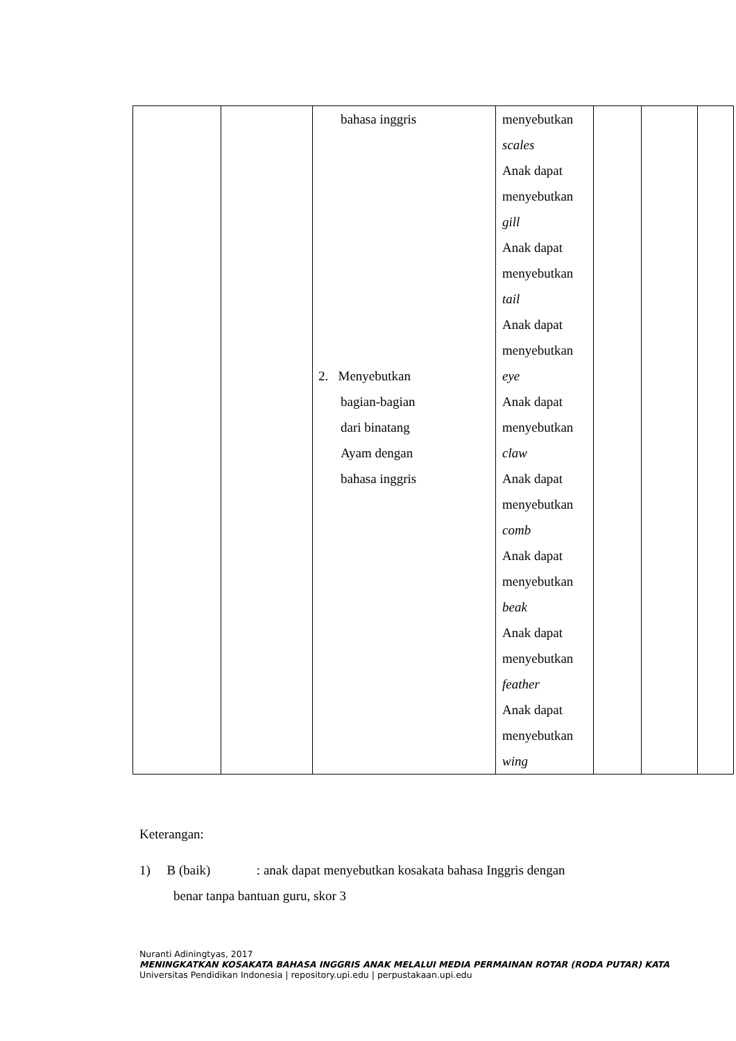| | | bahasa inggris 2. Menyebutkan bagian-bagian dari binatang Ayam dengan bahasa inggris | menyebutkan scales Anak dapat menyebutkan gill Anak dapat menyebutkan tail Anak dapat menyebutkan eye Anak dapat menyebutkan claw Anak dapat menyebutkan comb Anak dapat menyebutkan beak Anak dapat menyebutkan feather Anak dapat menyebutkan wing | | | |
Keterangan:
1) B (baik) : anak dapat menyebutkan kosakata bahasa Inggris dengan
benar tanpa bantuan guru, skor 3
Nuranti Adiningtyas, 2017
MENINGKATKAN KOSAKATA BAHASA INGGRIS ANAK MELALUI MEDIA PERMAINAN ROTAR (RODA PUTAR) KATA
Universitas Pendidikan Indonesia | repository.upi.edu | perpustakaan.upi.edu